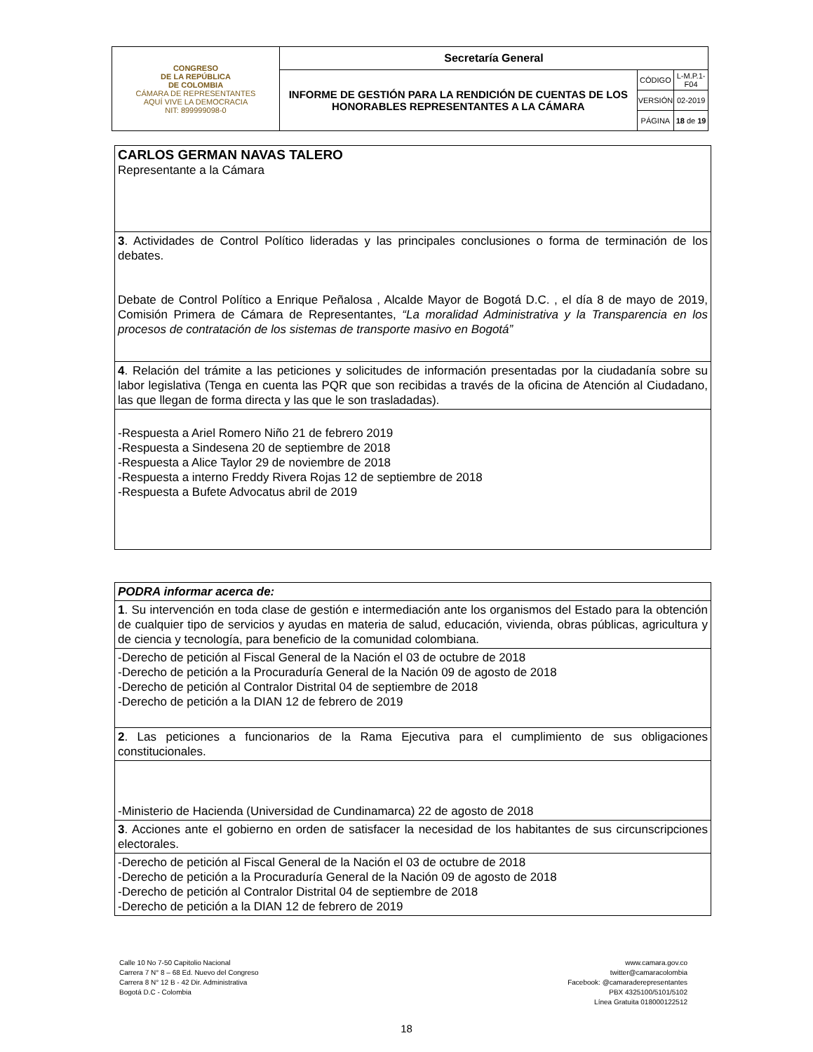| CONGRESO DE LA REPÚBLICA DE COLOMBIA CÁMARA DE REPRESENTANTES AQUÍ VIVE LA DEMOCRACIA NIT: 899999098-0 | Secretaría General | | |
| | INFORME DE GESTIÓN PARA LA RENDICIÓN DE CUENTAS DE LOS HONORABLES REPRESENTANTES A LA CÁMARA | CÓDIGO | L-M.P.1-F04 |
| | | VERSIÓN | 02-2019 |
| | | PÁGINA | 18 de 19 |
| CARLOS GERMAN NAVAS TALERO Representante a la Cámara |
| 3 . Actividades de Control Político lideradas y las principales conclusiones o forma de terminación de los debates. Debate de Control Político a Enrique Peñalosa , Alcalde Mayor de Bogotá D.C. , el día 8 de mayo de 2019, Comisión Primera de Cámara de Representantes, “La moralidad Administrativa y la Transparencia en los procesos de contratación de los sistemas de transporte masivo en Bogotá” |
| 4 . Relación del trámite a las peticiones y solicitudes de información presentadas por la ciudadanía sobre su labor legislativa (Tenga en cuenta las PQR que son recibidas a través de la oficina de Atención al Ciudadano, las que llegan de forma directa y las que le son trasladadas). |
| -Respuesta a Ariel Romero Niño 21 de febrero 2019 -Respuesta a Sindesena 20 de septiembre de 2018 -Respuesta a Alice Taylor 29 de noviembre de 2018 -Respuesta a interno Freddy Rivera Rojas 12 de septiembre de 2018 -Respuesta a Bufete Advocatus abril de 2019 |
| PODRA informar acerca de: |
| 1 . Su intervención en toda clase de gestión e intermediación ante los organismos del Estado para la obtención de cualquier tipo de servicios y ayudas en materia de salud, educación, vivienda, obras públicas, agricultura y de ciencia y tecnología, para beneficio de la comunidad colombiana. |
| -Derecho de petición al Fiscal General de la Nación el 03 de octubre de 2018 -Derecho de petición a la Procuraduría General de la Nación 09 de agosto de 2018 -Derecho de petición al Contralor Distrital 04 de septiembre de 2018 -Derecho de petición a la DIAN 12 de febrero de 2019 |
| 2 . Las peticiones a funcionarios de la Rama Ejecutiva para el cumplimiento de sus obligaciones constitucionales. |
| -Ministerio de Hacienda (Universidad de Cundinamarca) 22 de agosto de 2018 |
| 3 . Acciones ante el gobierno en orden de satisfacer la necesidad de los habitantes de sus circunscripciones electorales. |
| -Derecho de petición al Fiscal General de la Nación el 03 de octubre de 2018 -Derecho de petición a la Procuraduría General de la Nación 09 de agosto de 2018 -Derecho de petición al Contralor Distrital 04 de septiembre de 2018 -Derecho de petición a la DIAN 12 de febrero de 2019 |
Calle 10 No 7-50 Capitolio Nacional
Carrera 7 N° 8 – 68 Ed. Nuevo del Congreso
Carrera 8 N° 12 B - 42 Dir. Administrativa
Bogotá D.C - Colombia
www.camara.gov.co
twitter@camaracolombia
Facebook: @camaraderepresentantes
PBX 4325100/5101/5102
Línea Gratuita 018000122512
18